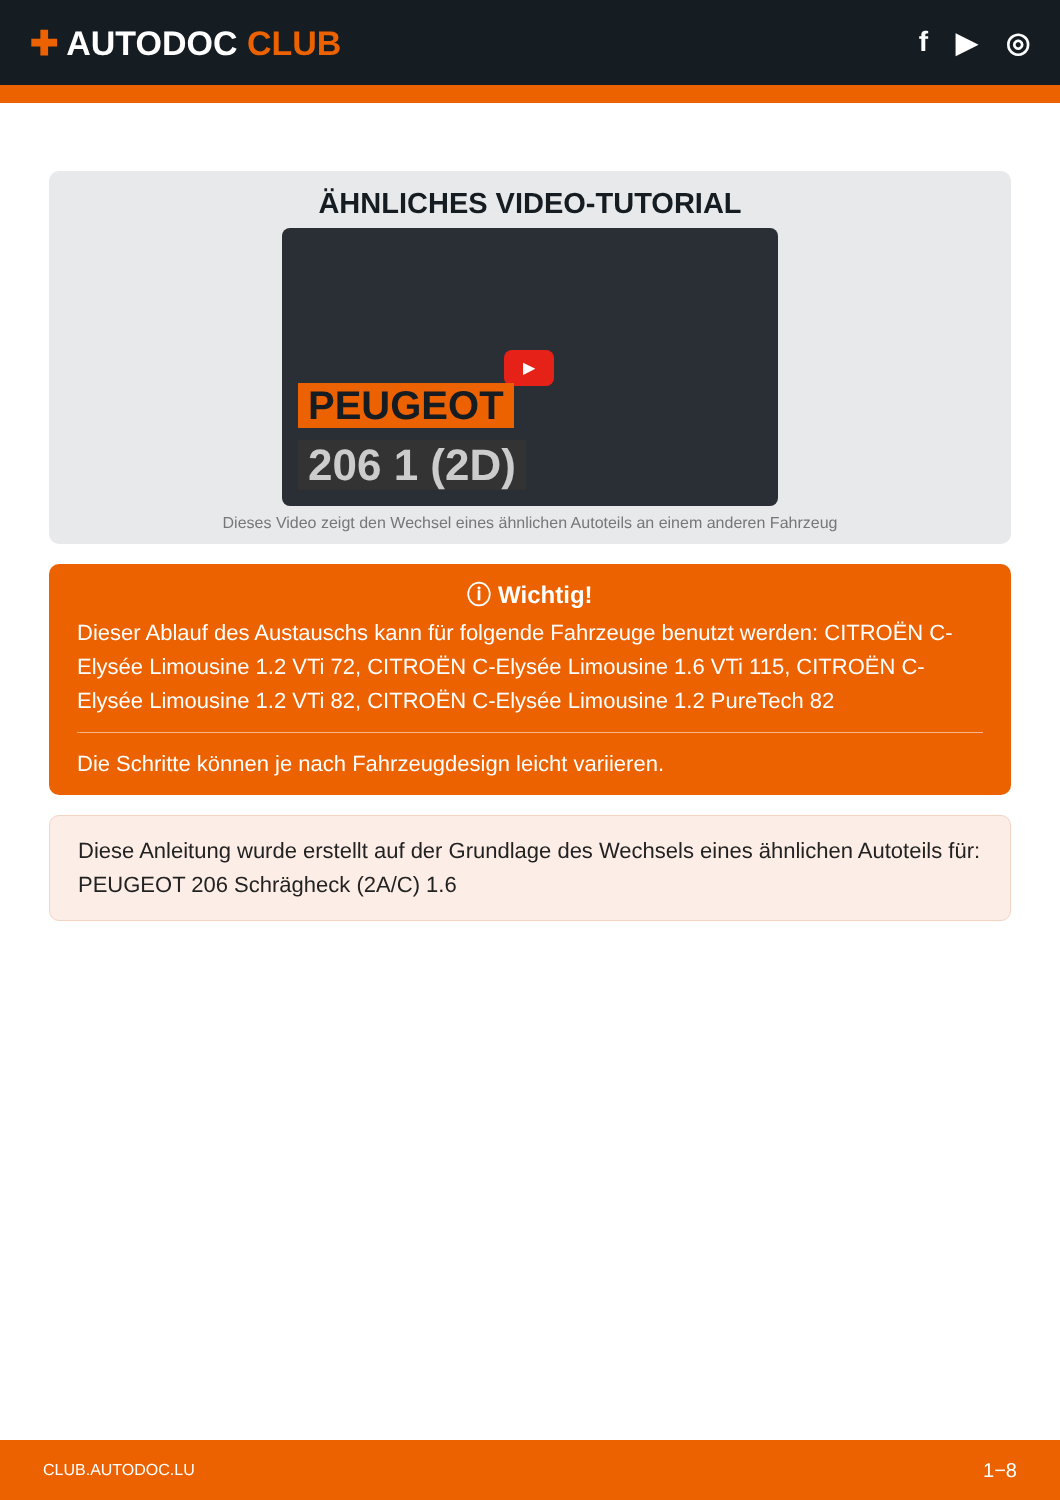✚ AUTODOC CLUB
f ▶ ◎
ÄHNLICHES VIDEO-TUTORIAL
▶
PEUGEOT
206 1 (2D)
Dieses Video zeigt den Wechsel eines ähnlichen Autoteils an einem anderen Fahrzeug
ⓘ Wichtig!
Dieser Ablauf des Austauschs kann für folgende Fahrzeuge benutzt werden: CITROËN C-Elysée Limousine 1.2 VTi 72, CITROËN C-Elysée Limousine 1.6 VTi 115, CITROËN C-Elysée Limousine 1.2 VTi 82, CITROËN C-Elysée Limousine 1.2 PureTech 82
Die Schritte können je nach Fahrzeugdesign leicht variieren.
Diese Anleitung wurde erstellt auf der Grundlage des Wechsels eines ähnlichen Autoteils für: PEUGEOT 206 Schrägheck (2A/C) 1.6
CLUB.AUTODOC.LU 1−8